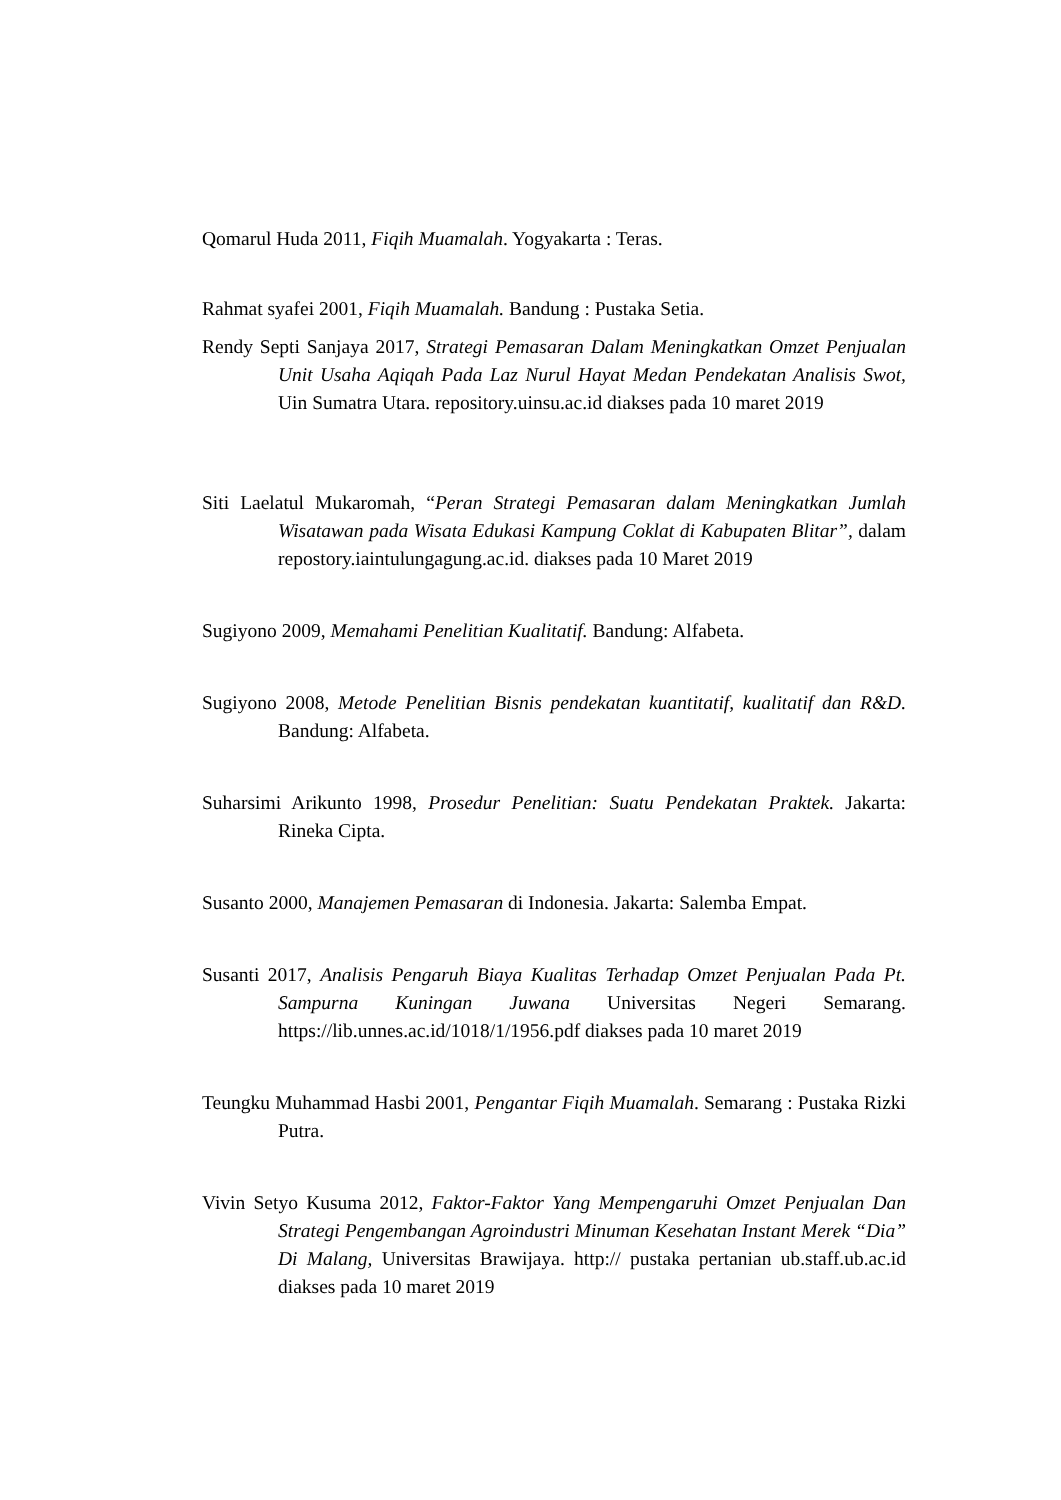Qomarul Huda 2011, Fiqih Muamalah. Yogyakarta : Teras.
Rahmat syafei 2001, Fiqih Muamalah. Bandung : Pustaka Setia.
Rendy Septi Sanjaya 2017, Strategi Pemasaran Dalam Meningkatkan Omzet Penjualan Unit Usaha Aqiqah Pada Laz Nurul Hayat Medan Pendekatan Analisis Swot, Uin Sumatra Utara. repository.uinsu.ac.id diakses pada 10 maret 2019
Siti Laelatul Mukaromah, “Peran Strategi Pemasaran dalam Meningkatkan Jumlah Wisatawan pada Wisata Edukasi Kampung Coklat di Kabupaten Blitar”, dalam repostory.iaintulungagung.ac.id. diakses pada 10 Maret 2019
Sugiyono 2009, Memahami Penelitian Kualitatif. Bandung: Alfabeta.
Sugiyono 2008, Metode Penelitian Bisnis pendekatan kuantitatif, kualitatif dan R&D. Bandung: Alfabeta.
Suharsimi Arikunto 1998, Prosedur Penelitian: Suatu Pendekatan Praktek. Jakarta: Rineka Cipta.
Susanto 2000, Manajemen Pemasaran di Indonesia. Jakarta: Salemba Empat.
Susanti 2017, Analisis Pengaruh Biaya Kualitas Terhadap Omzet Penjualan Pada Pt. Sampurna Kuningan Juwana Universitas Negeri Semarang. https://lib.unnes.ac.id/1018/1/1956.pdf diakses pada 10 maret 2019
Teungku Muhammad Hasbi 2001, Pengantar Fiqih Muamalah. Semarang : Pustaka Rizki Putra.
Vivin Setyo Kusuma 2012, Faktor-Faktor Yang Mempengaruhi Omzet Penjualan Dan Strategi Pengembangan Agroindustri Minuman Kesehatan Instant Merek “Dia” Di Malang, Universitas Brawijaya. http:// pustaka pertanian ub.staff.ub.ac.id diakses pada 10 maret 2019